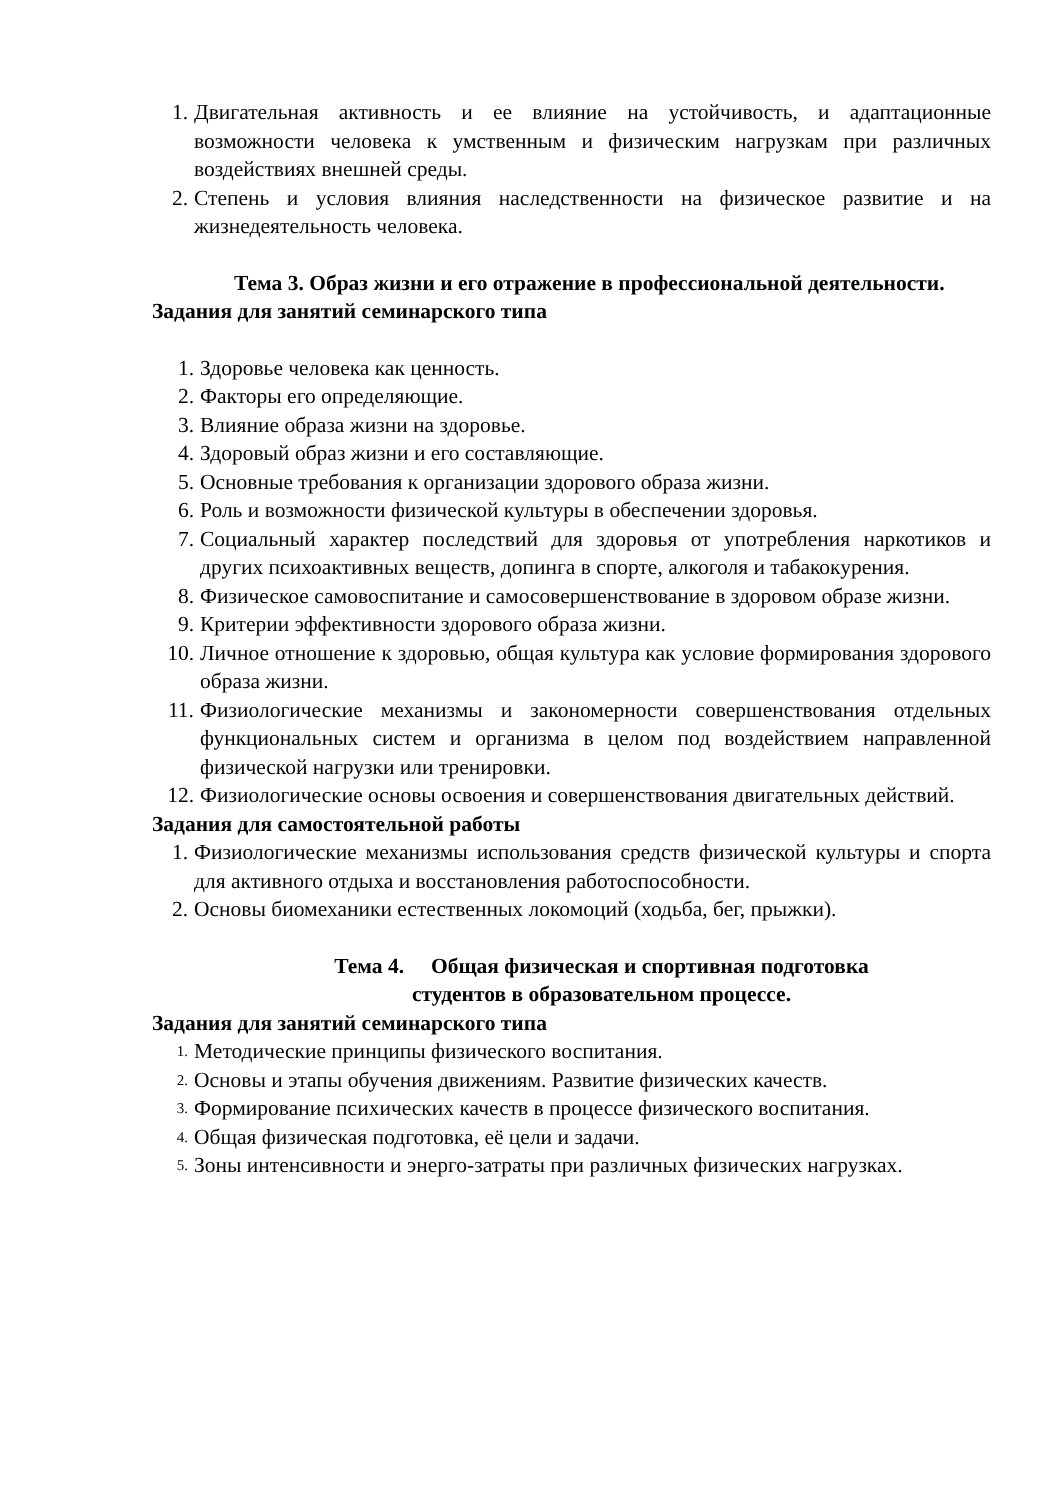1. Двигательная активность и ее влияние на устойчивость, и адаптационные возможности человека к умственным и физическим нагрузкам при различных воздействиях внешней среды.
2. Степень и условия влияния наследственности на физическое развитие и на жизнедеятельность человека.
Тема 3. Образ жизни и его отражение в профессиональной деятельности.
Задания для занятий семинарского типа
1. Здоровье человека как ценность.
2. Факторы его определяющие.
3. Влияние образа жизни на здоровье.
4. Здоровый образ жизни и его составляющие.
5. Основные требования к организации здорового образа жизни.
6. Роль и возможности физической культуры в обеспечении здоровья.
7. Социальный характер последствий для здоровья от употребления наркотиков и других психоактивных веществ, допинга в спорте, алкоголя и табакокурения.
8. Физическое самовоспитание и самосовершенствование в здоровом образе жизни.
9. Критерии эффективности здорового образа жизни.
10. Личное отношение к здоровью, общая культура как условие формирования здорового образа жизни.
11. Физиологические механизмы и закономерности совершенствования отдельных функциональных систем и организма в целом под воздействием направленной физической нагрузки или тренировки.
12. Физиологические основы освоения и совершенствования двигательных действий.
Задания для самостоятельной работы
1. Физиологические механизмы использования средств физической культуры и спорта для активного отдыха и восстановления работоспособности.
2. Основы биомеханики естественных локомоций (ходьба, бег, прыжки).
Тема 4. Общая физическая и спортивная подготовка
студентов в образовательном процессе.
Задания для занятий семинарского типа
1. Методические принципы физического воспитания.
2. Основы и этапы обучения движениям. Развитие физических качеств.
3. Формирование психических качеств в процессе физического воспитания.
4. Общая физическая подготовка, её цели и задачи.
5. Зоны интенсивности и энерго-затраты при различных физических нагрузках.